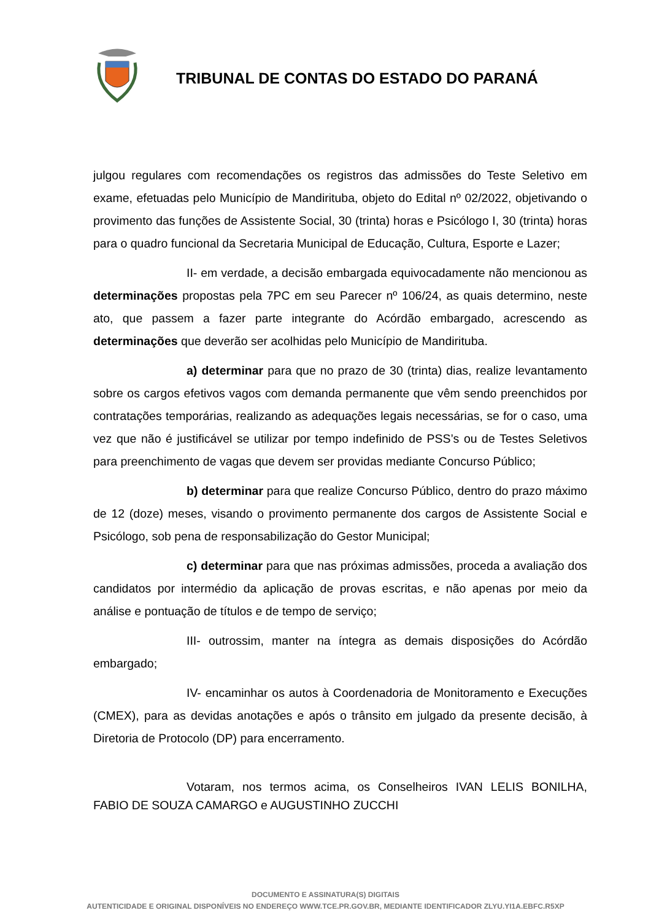TRIBUNAL DE CONTAS DO ESTADO DO PARANÁ
julgou regulares com recomendações os registros das admissões do Teste Seletivo em exame, efetuadas pelo Município de Mandirituba, objeto do Edital nº 02/2022, objetivando o provimento das funções de Assistente Social, 30 (trinta) horas e Psicólogo I, 30 (trinta) horas para o quadro funcional da Secretaria Municipal de Educação, Cultura, Esporte e Lazer;
II- em verdade, a decisão embargada equivocadamente não mencionou as determinações propostas pela 7PC em seu Parecer nº 106/24, as quais determino, neste ato, que passem a fazer parte integrante do Acórdão embargado, acrescendo as determinações que deverão ser acolhidas pelo Município de Mandirituba.
a) determinar para que no prazo de 30 (trinta) dias, realize levantamento sobre os cargos efetivos vagos com demanda permanente que vêm sendo preenchidos por contratações temporárias, realizando as adequações legais necessárias, se for o caso, uma vez que não é justificável se utilizar por tempo indefinido de PSS’s ou de Testes Seletivos para preenchimento de vagas que devem ser providas mediante Concurso Público;
b) determinar para que realize Concurso Público, dentro do prazo máximo de 12 (doze) meses, visando o provimento permanente dos cargos de Assistente Social e Psicólogo, sob pena de responsabilização do Gestor Municipal;
c) determinar para que nas próximas admissões, proceda a avaliação dos candidatos por intermédio da aplicação de provas escritas, e não apenas por meio da análise e pontuação de títulos e de tempo de serviço;
III- outrossim, manter na íntegra as demais disposições do Acórdão embargado;
IV- encaminhar os autos à Coordenadoria de Monitoramento e Execuções (CMEX), para as devidas anotações e após o trânsito em julgado da presente decisão, à Diretoria de Protocolo (DP) para encerramento.
Votaram, nos termos acima, os Conselheiros IVAN LELIS BONILHA, FABIO DE SOUZA CAMARGO e AUGUSTINHO ZUCCHI
DOCUMENTO E ASSINATURA(S) DIGITAIS
AUTENTICIDADE E ORIGINAL DISPONÍVEIS NO ENDEREÇO WWW.TCE.PR.GOV.BR, MEDIANTE IDENTIFICADOR ZLYU.YI1A.EBFC.R5XP